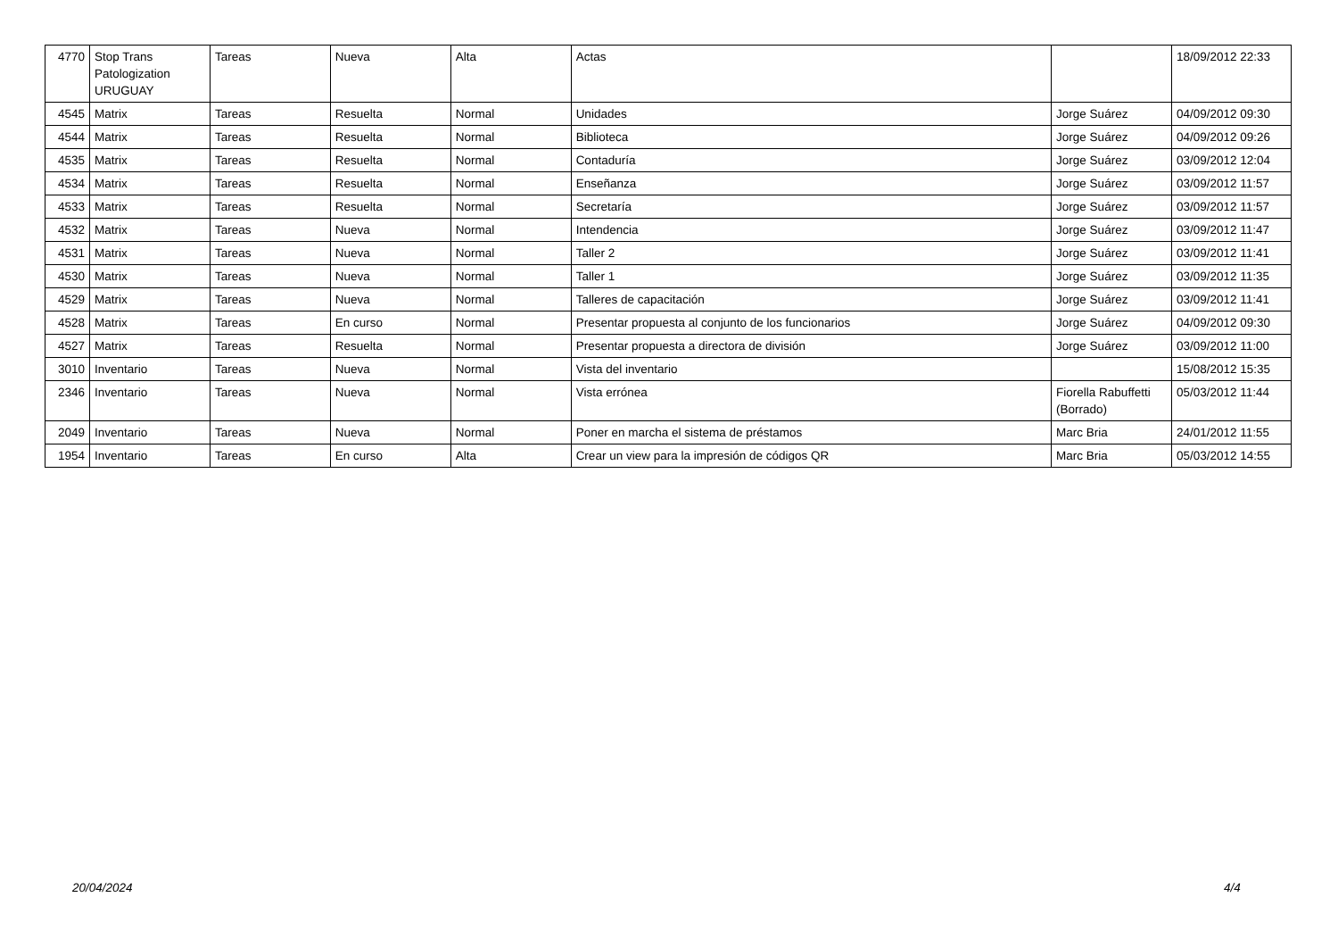| 4770 | Stop Trans Patologization URUGUAY | Tareas | Nueva | Alta | Actas | | 18/09/2012 22:33 |
| 4545 | Matrix | Tareas | Resuelta | Normal | Unidades | Jorge Suárez | 04/09/2012 09:30 |
| 4544 | Matrix | Tareas | Resuelta | Normal | Biblioteca | Jorge Suárez | 04/09/2012 09:26 |
| 4535 | Matrix | Tareas | Resuelta | Normal | Contaduría | Jorge Suárez | 03/09/2012 12:04 |
| 4534 | Matrix | Tareas | Resuelta | Normal | Enseñanza | Jorge Suárez | 03/09/2012 11:57 |
| 4533 | Matrix | Tareas | Resuelta | Normal | Secretaría | Jorge Suárez | 03/09/2012 11:57 |
| 4532 | Matrix | Tareas | Nueva | Normal | Intendencia | Jorge Suárez | 03/09/2012 11:47 |
| 4531 | Matrix | Tareas | Nueva | Normal | Taller 2 | Jorge Suárez | 03/09/2012 11:41 |
| 4530 | Matrix | Tareas | Nueva | Normal | Taller 1 | Jorge Suárez | 03/09/2012 11:35 |
| 4529 | Matrix | Tareas | Nueva | Normal | Talleres de capacitación | Jorge Suárez | 03/09/2012 11:41 |
| 4528 | Matrix | Tareas | En curso | Normal | Presentar propuesta al conjunto de los funcionarios | Jorge Suárez | 04/09/2012 09:30 |
| 4527 | Matrix | Tareas | Resuelta | Normal | Presentar propuesta a directora de división | Jorge Suárez | 03/09/2012 11:00 |
| 3010 | Inventario | Tareas | Nueva | Normal | Vista del inventario | | 15/08/2012 15:35 |
| 2346 | Inventario | Tareas | Nueva | Normal | Vista errónea | Fiorella Rabuffetti (Borrado) | 05/03/2012 11:44 |
| 2049 | Inventario | Tareas | Nueva | Normal | Poner en marcha el sistema de préstamos | Marc Bria | 24/01/2012 11:55 |
| 1954 | Inventario | Tareas | En curso | Alta | Crear un view para la impresión de códigos QR | Marc Bria | 05/03/2012 14:55 |
20/04/2024 4/4